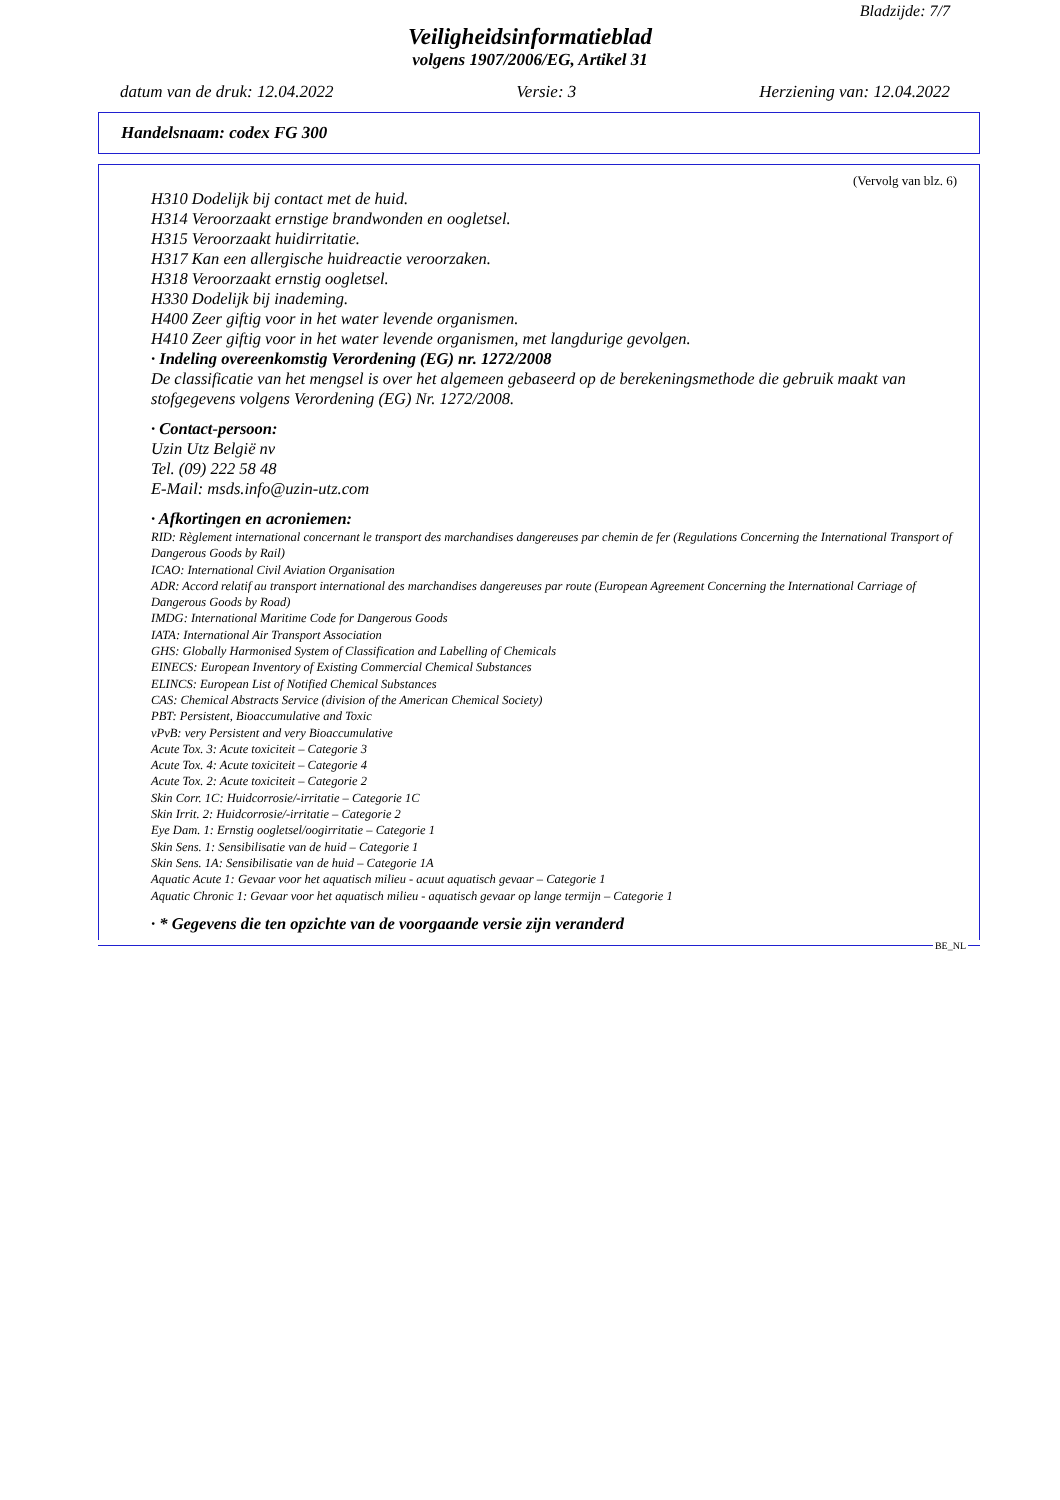Bladzijde: 7/7
Veiligheidsinformatieblad
volgens 1907/2006/EG, Artikel 31
datum van de druk: 12.04.2022 Versie: 3 Herziening van: 12.04.2022
Handelsnaam: codex FG 300
(Vervolg van blz. 6)
H310 Dodelijk bij contact met de huid.
H314 Veroorzaakt ernstige brandwonden en oogletsel.
H315 Veroorzaakt huidirritatie.
H317 Kan een allergische huidreactie veroorzaken.
H318 Veroorzaakt ernstig oogletsel.
H330 Dodelijk bij inademing.
H400 Zeer giftig voor in het water levende organismen.
H410 Zeer giftig voor in het water levende organismen, met langdurige gevolgen.
· Indeling overeenkomstig Verordening (EG) nr. 1272/2008
De classificatie van het mengsel is over het algemeen gebaseerd op de berekeningsmethode die gebruik maakt van stofgegevens volgens Verordening (EG) Nr. 1272/2008.
· Contact-persoon:
Uzin Utz België nv
Tel. (09) 222 58 48
E-Mail: msds.info@uzin-utz.com
· Afkortingen en acroniemen:
RID: Règlement international concernant le transport des marchandises dangereuses par chemin de fer (Regulations Concerning the International Transport of Dangerous Goods by Rail)
ICAO: International Civil Aviation Organisation
ADR: Accord relatif au transport international des marchandises dangereuses par route (European Agreement Concerning the International Carriage of Dangerous Goods by Road)
IMDG: International Maritime Code for Dangerous Goods
IATA: International Air Transport Association
GHS: Globally Harmonised System of Classification and Labelling of Chemicals
EINECS: European Inventory of Existing Commercial Chemical Substances
ELINCS: European List of Notified Chemical Substances
CAS: Chemical Abstracts Service (division of the American Chemical Society)
PBT: Persistent, Bioaccumulative and Toxic
vPvB: very Persistent and very Bioaccumulative
Acute Tox. 3: Acute toxiciteit – Categorie 3
Acute Tox. 4: Acute toxiciteit – Categorie 4
Acute Tox. 2: Acute toxiciteit – Categorie 2
Skin Corr. 1C: Huidcorrosie/-irritatie – Categorie 1C
Skin Irrit. 2: Huidcorrosie/-irritatie – Categorie 2
Eye Dam. 1: Ernstig oogletsel/oogirritatie – Categorie 1
Skin Sens. 1: Sensibilisatie van de huid – Categorie 1
Skin Sens. 1A: Sensibilisatie van de huid – Categorie 1A
Aquatic Acute 1: Gevaar voor het aquatisch milieu - acuut aquatisch gevaar – Categorie 1
Aquatic Chronic 1: Gevaar voor het aquatisch milieu - aquatisch gevaar op lange termijn – Categorie 1
· * Gegevens die ten opzichte van de voorgaande versie zijn veranderd
BE_NL